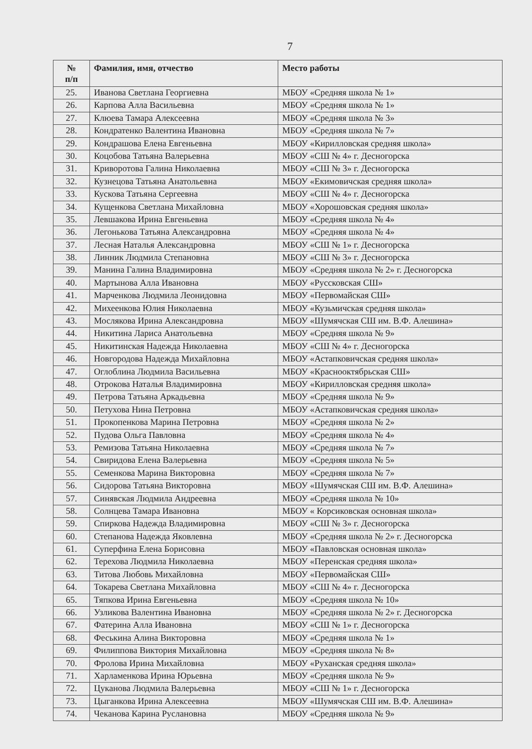7
| № п/п | Фамилия, имя, отчество | Место работы |
| --- | --- | --- |
| 25. | Иванова Светлана Георгиевна | МБОУ «Средняя школа № 1» |
| 26. | Карпова Алла Васильевна | МБОУ «Средняя школа № 1» |
| 27. | Клюева Тамара Алексеевна | МБОУ «Средняя школа № 3» |
| 28. | Кондратенко Валентина Ивановна | МБОУ «Средняя школа № 7» |
| 29. | Кондрашова Елена Евгеньевна | МБОУ «Кирилловская средняя школа» |
| 30. | Коцобова Татьяна Валерьевна | МБОУ «СШ № 4» г. Десногорска |
| 31. | Криворотова Галина Николаевна | МБОУ «СШ № 3» г. Десногорска |
| 32. | Кузнецова Татьяна Анатольевна | МБОУ «Екимовичская средняя школа» |
| 33. | Кускова Татьяна Сергеевна | МБОУ «СШ № 4» г. Десногорска |
| 34. | Кущенкова Светлана Михайловна | МБОУ «Хорошовская средняя школа» |
| 35. | Левшакова Ирина Евгеньевна | МБОУ «Средняя школа № 4» |
| 36. | Легонькова Татьяна Александровна | МБОУ «Средняя школа № 4» |
| 37. | Лесная Наталья Александровна | МБОУ «СШ № 1» г. Десногорска |
| 38. | Линник Людмила Степановна | МБОУ «СШ № 3» г. Десногорска |
| 39. | Манина Галина Владимировна | МБОУ «Средняя школа № 2» г. Десногорска |
| 40. | Мартынова Алла Ивановна | МБОУ «Руссковская СШ» |
| 41. | Марченкова Людмила Леонидовна | МБОУ «Первомайская СШ» |
| 42. | Михеенкова Юлия Николаевна | МБОУ «Кузьмичская средняя школа» |
| 43. | Мослякова Ирина Александровна | МБОУ «Шумячская СШ им. В.Ф. Алешина» |
| 44. | Никитина Лариса Анатольевна | МБОУ «Средняя школа № 9» |
| 45. | Никитинская Надежда Николаевна | МБОУ «СШ № 4» г. Десногорска |
| 46. | Новгородова Надежда Михайловна | МБОУ «Астапковичская средняя школа» |
| 47. | Оглоблина Людмила Васильевна | МБОУ «Краснооктябрьская СШ» |
| 48. | Отрокова Наталья Владимировна | МБОУ «Кирилловская средняя школа» |
| 49. | Петрова Татьяна Аркадьевна | МБОУ «Средняя школа № 9» |
| 50. | Петухова Нина Петровна | МБОУ «Астапковичская средняя школа» |
| 51. | Прокопенкова Марина Петровна | МБОУ «Средняя школа № 2» |
| 52. | Пудова Ольга Павловна | МБОУ «Средняя школа № 4» |
| 53. | Ремизова Татьяна Николаевна | МБОУ «Средняя школа № 7» |
| 54. | Свиридова Елена Валерьевна | МБОУ «Средняя школа № 5» |
| 55. | Семенкова Марина Викторовна | МБОУ «Средняя школа № 7» |
| 56. | Сидорова Татьяна Викторовна | МБОУ «Шумячская СШ им. В.Ф. Алешина» |
| 57. | Синявская Людмила Андреевна | МБОУ «Средняя школа № 10» |
| 58. | Солнцева Тамара Ивановна | МБОУ « Корсиковская основная школа» |
| 59. | Спиркова Надежда Владимировна | МБОУ «СШ № 3» г. Десногорска |
| 60. | Степанова Надежда Яковлевна | МБОУ «Средняя школа № 2» г. Десногорска |
| 61. | Суперфина Елена Борисовна | МБОУ «Павловская основная школа» |
| 62. | Терехова Людмила Николаевна | МБОУ «Перенская средняя школа» |
| 63. | Титова Любовь Михайловна | МБОУ «Первомайская СШ» |
| 64. | Токарева Светлана Михайловна | МБОУ «СШ № 4» г. Десногорска |
| 65. | Тяпкова Ирина Евгеньевна | МБОУ «Средняя школа № 10» |
| 66. | Узликова Валентина Ивановна | МБОУ «Средняя школа № 2» г. Десногорска |
| 67. | Фатерина Алла Ивановна | МБОУ «СШ № 1» г. Десногорска |
| 68. | Феськина Алина Викторовна | МБОУ «Средняя школа № 1» |
| 69. | Филиппова Виктория Михайловна | МБОУ «Средняя школа № 8» |
| 70. | Фролова Ирина Михайловна | МБОУ «Руханская средняя школа» |
| 71. | Харламенкова Ирина Юрьевна | МБОУ «Средняя школа № 9» |
| 72. | Цуканова Людмила Валерьевна | МБОУ «СШ № 1» г. Десногорска |
| 73. | Цыганкова Ирина Алексеевна | МБОУ «Шумячская СШ им. В.Ф. Алешина» |
| 74. | Чеканова Карина Руслановна | МБОУ «Средняя школа № 9» |